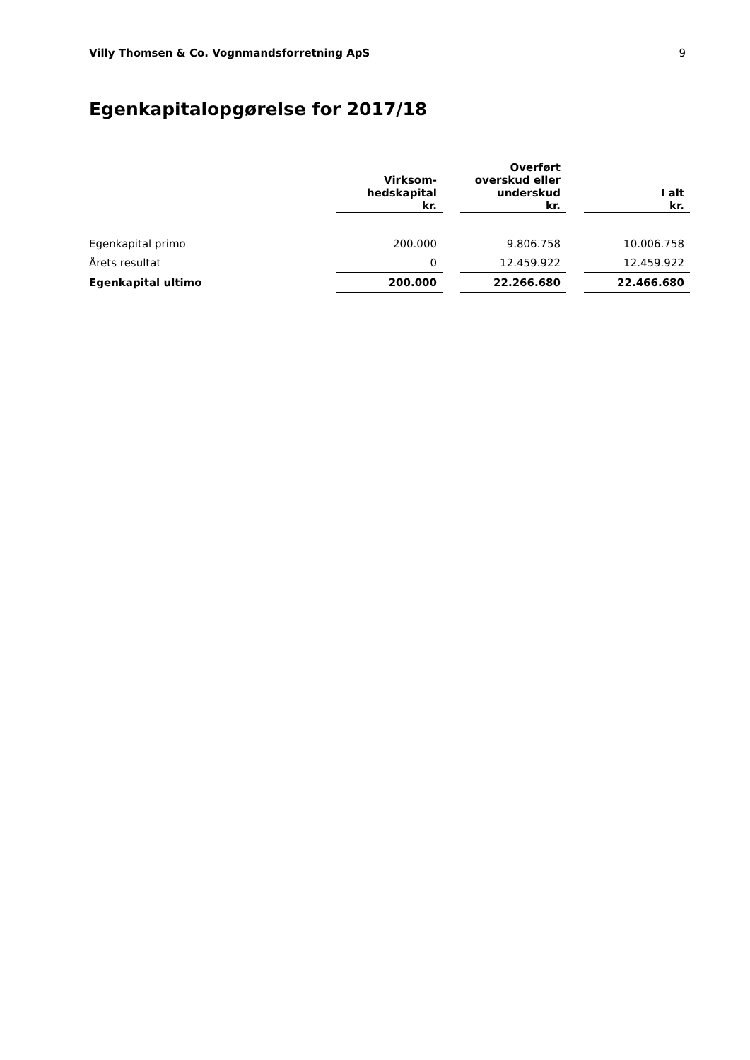Villy Thomsen & Co. Vognmandsforretning ApS 9
Egenkapitalopgørelse for 2017/18
| | Virksom- hedskapital kr. | | Overført overskud eller underskud kr. | | I alt kr. |
| --- | --- | --- | --- | --- | --- |
| Egenkapital primo | 200.000 | | 9.806.758 | | 10.006.758 |
| Årets resultat | 0 | | 12.459.922 | | 12.459.922 |
| Egenkapital ultimo | 200.000 | | 22.266.680 | | 22.466.680 |